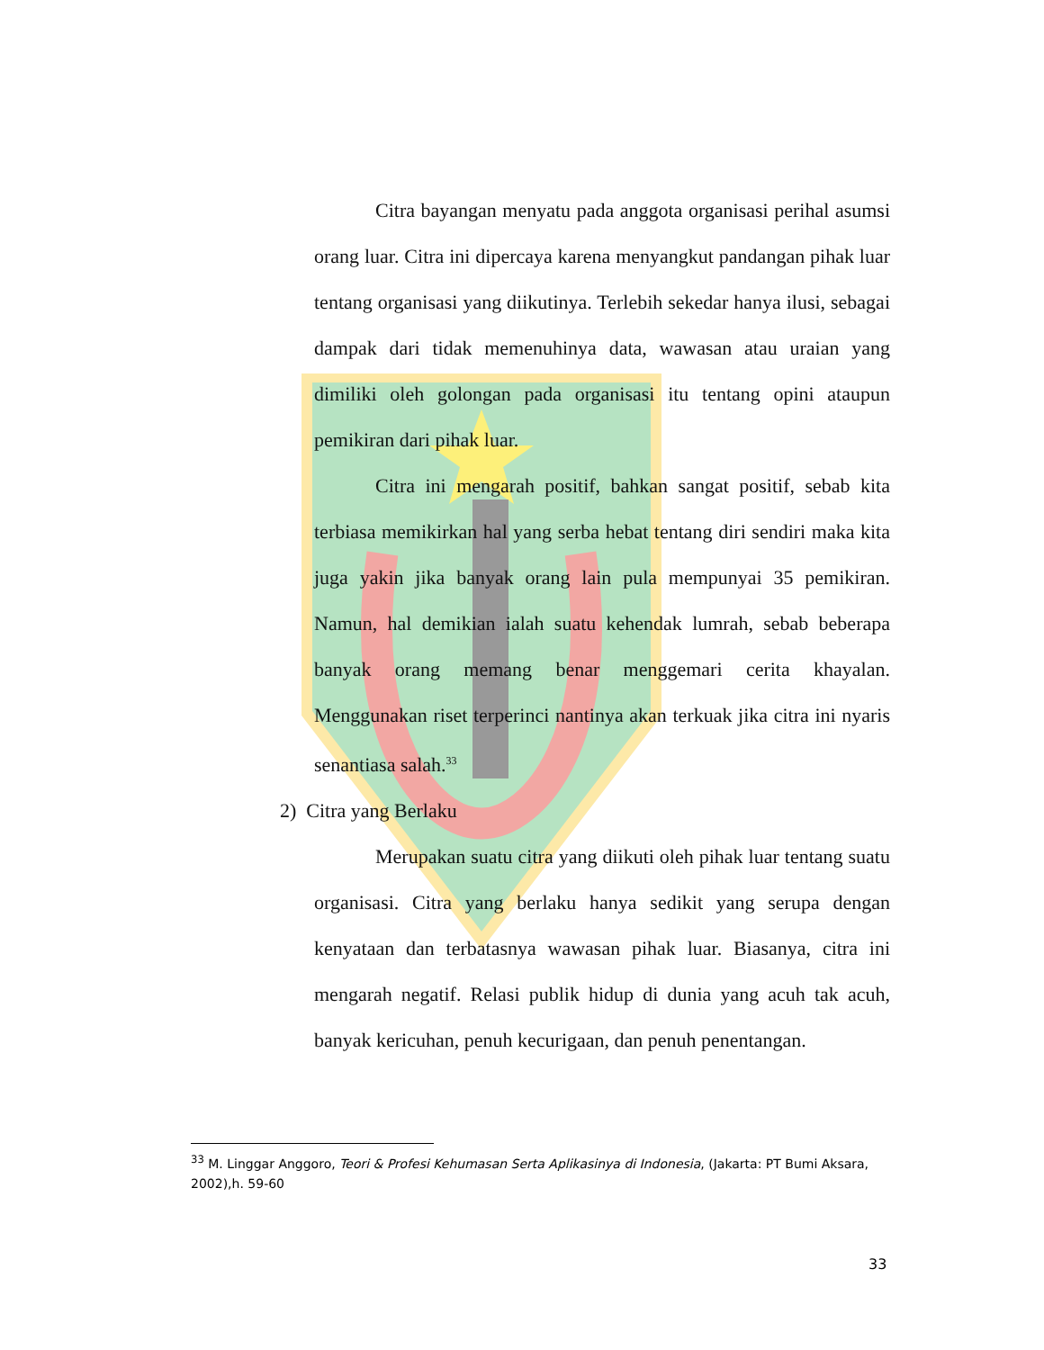Citra bayangan menyatu pada anggota organisasi perihal asumsi orang luar. Citra ini dipercaya karena menyangkut pandangan pihak luar tentang organisasi yang diikutinya. Terlebih sekedar hanya ilusi, sebagai dampak dari tidak memenuhinya data, wawasan atau uraian yang dimiliki oleh golongan pada organisasi itu tentang opini ataupun pemikiran dari pihak luar.
Citra ini mengarah positif, bahkan sangat positif, sebab kita terbiasa memikirkan hal yang serba hebat tentang diri sendiri maka kita juga yakin jika banyak orang lain pula mempunyai 35 pemikiran. Namun, hal demikian ialah suatu kehendak lumrah, sebab beberapa banyak orang memang benar menggemari cerita khayalan. Menggunakan riset terperinci nantinya akan terkuak jika citra ini nyaris senantiasa salah.<sup>33</sup>
2) Citra yang Berlaku
Merupakan suatu citra yang diikuti oleh pihak luar tentang suatu organisasi. Citra yang berlaku hanya sedikit yang serupa dengan kenyataan dan terbatasnya wawasan pihak luar. Biasanya, citra ini mengarah negatif. Relasi publik hidup di dunia yang acuh tak acuh, banyak kericuhan, penuh kecurigaan, dan penuh penentangan.
<sup>33</sup> M. Linggar Anggoro, Teori & Profesi Kehumasan Serta Aplikasinya di Indonesia, (Jakarta: PT Bumi Aksara, 2002),h. 59-60
33